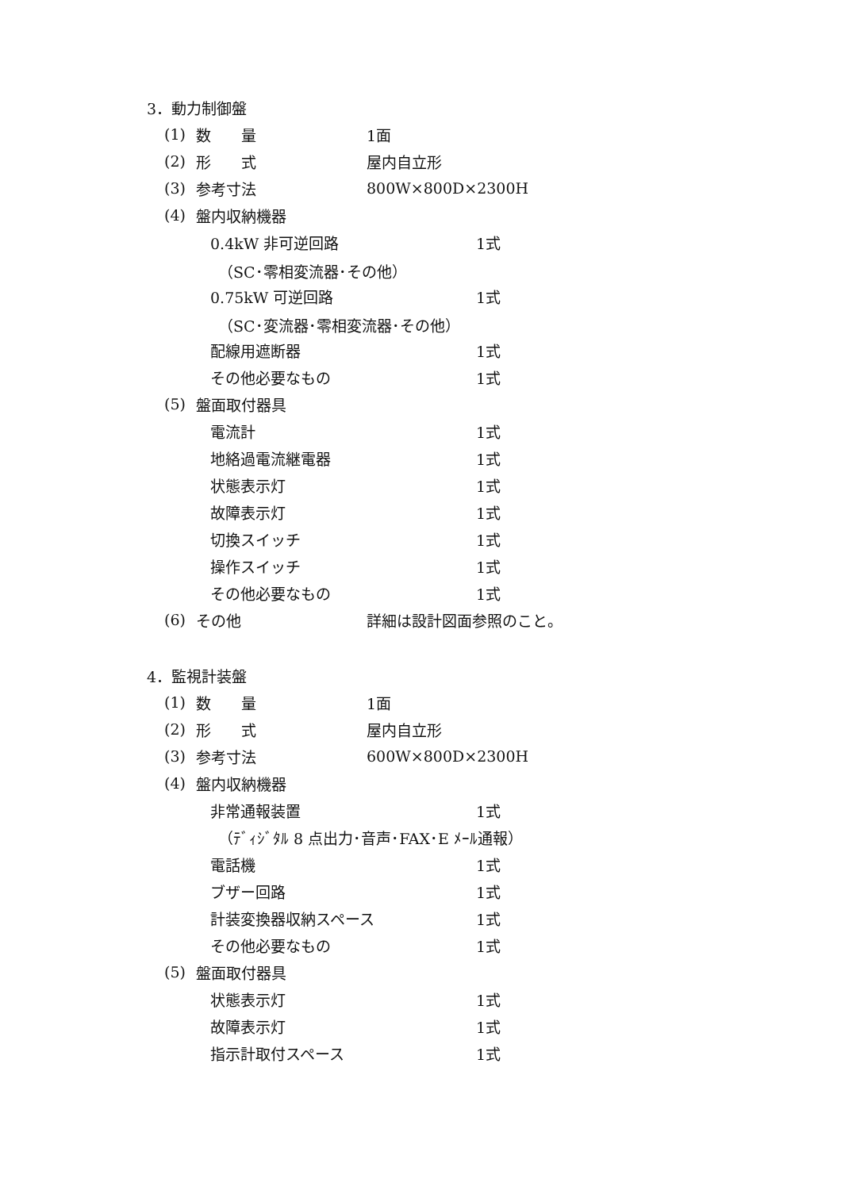3．動力制御盤
(1) 数　　量 1面
(2) 形　　式 屋内自立形
(3) 参考寸法 800W×800D×2300H
(4) 盤内収納機器
0.4kW 非可逆回路 1式
（SC･零相変流器･その他）
0.75kW 可逆回路 1式
（SC･変流器･零相変流器･その他）
配線用遮断器 1式
その他必要なもの 1式
(5) 盤面取付器具
電流計 1式
地絡過電流継電器 1式
状態表示灯 1式
故障表示灯 1式
切換スイッチ 1式
操作スイッチ 1式
その他必要なもの 1式
(6) その他 詳細は設計図面参照のこと。
4．監視計装盤
(1) 数　　量 1面
(2) 形　　式 屋内自立形
(3) 参考寸法 600W×800D×2300H
(4) 盤内収納機器
非常通報装置 1式
（ﾃﾞｨｼﾞﾀﾙ 8 点出力･音声･FAX･E ﾒｰﾙ通報）
電話機 1式
ブザー回路 1式
計装変換器収納スペース 1式
その他必要なもの 1式
(5) 盤面取付器具
状態表示灯 1式
故障表示灯 1式
指示計取付スペース 1式